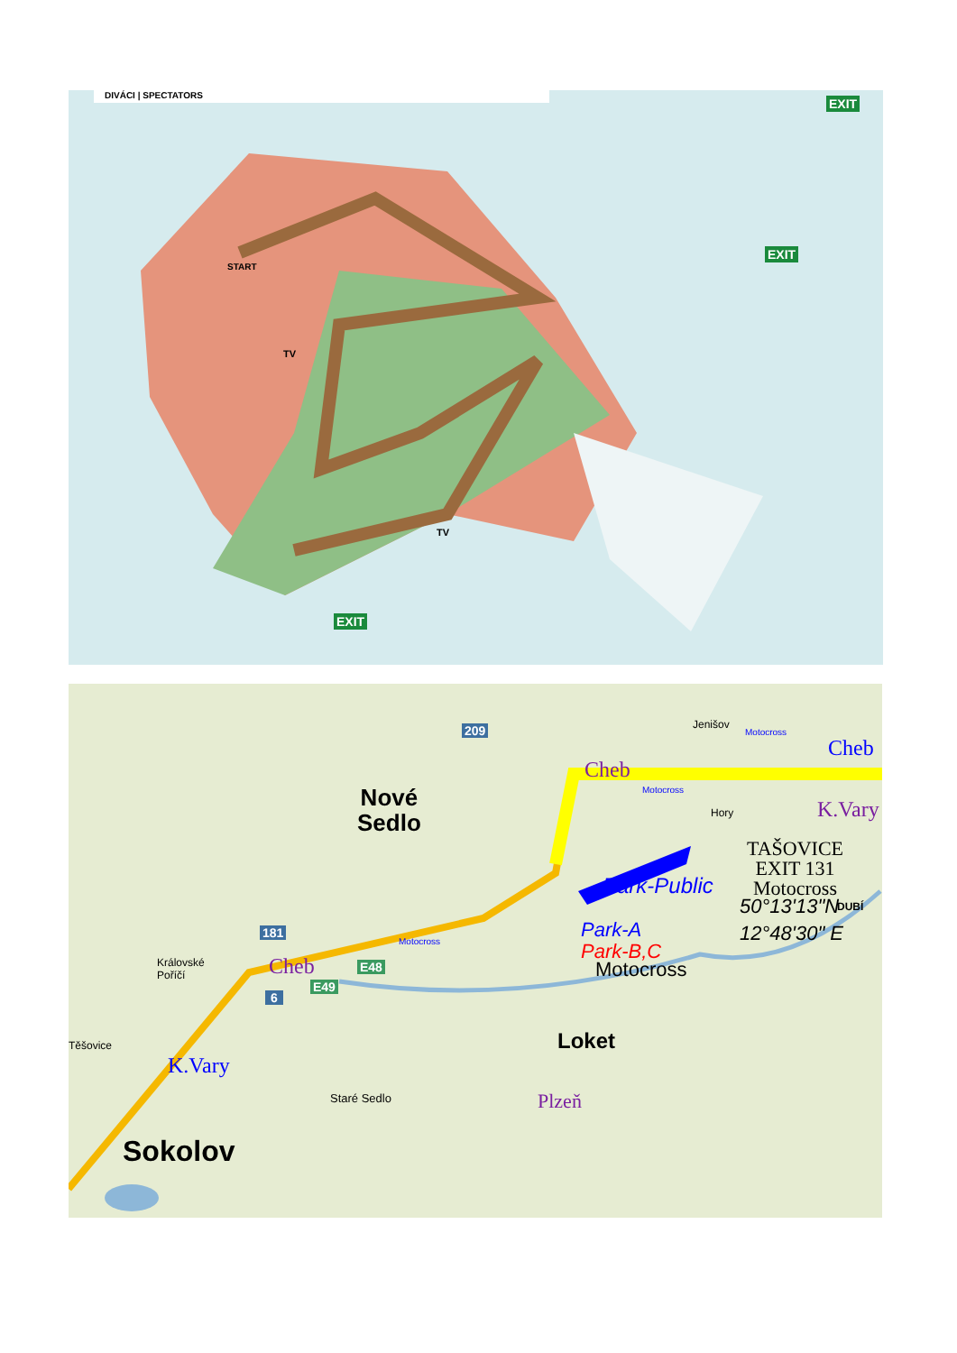DIVÁCI | SPECTATORS
EXIT
EXIT
EXIT
START
TV
TV
Nové
Sedlo
Loket
Sokolov
Jenišov
Hory
Královské
Poříčí
Těšovice
Staré Sedlo
209
181
6
E48
E49
Cheb
Cheb
Cheb
K.Vary
K.Vary
Plzeň
Park-Public
Park-A
Park-B,C
Motocross
TAŠOVICE
EXIT 131
Motocross
50°13'13"N
12°48'30" E
DUBÍ
Motocross
Motocross
Motocross